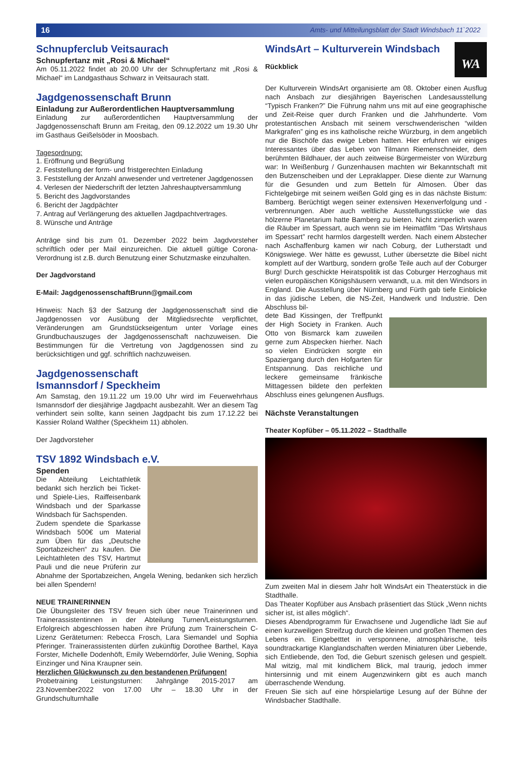16 Amts- und Mitteilungsblatt der Stadt Windsbach 11`2022
Schnupferclub Veitsaurach
Schnupfertanz mit „Rosi & Michael“
Am 05.11.2022 findet ab 20.00 Uhr der Schnupfertanz mit „Rosi & Michael“ im Landgasthaus Schwarz in Veitsaurach statt.
Jagdgenossenschaft Brunn
Einladung zur Außerordentlichen Hauptversammlung
Einladung zur außerordentlichen Hauptversammlung der Jagdgenossenschaft Brunn am Freitag, den 09.12.2022 um 19.30 Uhr im Gasthaus Geißelsöder in Moosbach.
Tagesordnung:
1. Eröffnung und Begrüßung
2. Feststellung der form- und fristgerechten Einladung
3. Feststellung der Anzahl anwesender und vertretener Jagdgenossen
4. Verlesen der Niederschrift der letzten Jahreshauptversammlung
5. Bericht des Jagdvorstandes
6. Bericht der Jagdpächter
7. Antrag auf Verlängerung des aktuellen Jagdpachtvertrages.
8. Wünsche und Anträge
Anträge sind bis zum 01. Dezember 2022 beim Jagdvorsteher schriftlich oder per Mail einzureichen. Die aktuell gültige Corona-Verordnung ist z.B. durch Benutzung einer Schutzmaske einzuhalten.
Der Jagdvorstand
E-Mail: JagdgenossenschaftBrunn@gmail.com
Hinweis: Nach §3 der Satzung der Jagdgenossenschaft sind die Jagdgenossen vor Ausübung der Mitgliedsrechte verpflichtet, Veränderungen am Grundstückseigentum unter Vorlage eines Grundbuchauszuges der Jagdgenossenschaft nachzuweisen. Die Bestimmungen für die Vertretung von Jagdgenossen sind zu berücksichtigen und ggf. schriftlich nachzuweisen.
Jagdgenossenschaft
Ismannsdorf / Speckheim
Am Samstag, den 19.11.22 um 19.00 Uhr wird im Feuerwehrhaus Ismannsdorf der diesjährige Jagdpacht ausbezahlt. Wer an diesem Tag verhindert sein sollte, kann seinen Jagdpacht bis zum 17.12.22 bei Kassier Roland Walther (Speckheim 11) abholen.
Der Jagdvorsteher
TSV 1892 Windsbach e.V.
Spenden
Die Abteilung Leichtathletik bedankt sich herzlich bei Ticket- und Spiele-Lies, Raiffeisenbank Windsbach und der Sparkasse Windsbach für Sachspenden.
Zudem spendete die Sparkasse Windsbach 500€ um Material zum Üben für das „Deutsche Sportabzeichen“ zu kaufen. Die Leichtathleten des TSV, Hartmut Pauli und die neue Prüferin zur Abnahme der Sportabzeichen, Angela Wening, bedanken sich herzlich bei allen Spendern!
NEUE TRAINERINNEN
Die Übungsleiter des TSV freuen sich über neue Trainerinnen und Trainerassistentinnen in der Abteilung Turnen/Leistungsturnen. Erfolgreich abgeschlossen haben ihre Prüfung zum Trainerschein C-Lizenz Geräteturnen: Rebecca Frosch, Lara Siemandel und Sophia Pferinger. Trainerassistenten dürfen zukünftig Dorothee Barthel, Kaya Forster, Michelle Dodenhöft, Emily Weberndörfer, Julie Wening, Sophia Einzinger und Nina Kraupner sein.
Herzlichen Glückwunsch zu den bestandenen Prüfungen!
Probetraining Leistungsturnen: Jahrgänge 2015-2017 am 23.November2022 von 17.00 Uhr – 18.30 Uhr in der Grundschulturnhalle
WA
WindsArt – Kulturverein Windsbach
Rückblick
Der Kulturverein WindsArt organisierte am 08. Oktober einen Ausflug nach Ansbach zur diesjährigen Bayerischen Landesausstellung “Typisch Franken?” Die Führung nahm uns mit auf eine geographische und Zeit-Reise quer durch Franken und die Jahrhunderte. Vom protestantischen Ansbach mit seinem verschwenderischen “wilden Markgrafen” ging es ins katholische reiche Würzburg, in dem angeblich nur die Bischöfe das ewige Leben hatten. Hier erfuhren wir einiges Interessantes über das Leben von Tilmann Riemenschneider, dem berühmten Bildhauer, der auch zeitweise Bürgermeister von Würzburg war: In Weißenburg / Gunzenhausen machten wir Bekanntschaft mit den Butzenscheiben und der Lepraklapper. Diese diente zur Warnung für die Gesunden und zum Betteln für Almosen. Über das Fichtelgebirge mit seinem weißen Gold ging es in das nächste Bistum: Bamberg. Berüchtigt wegen seiner extensiven Hexenverfolgung und -verbrennungen. Aber auch weltliche Ausstellungsstücke wie das hölzerne Planetarium hatte Bamberg zu bieten. Nicht zimperlich waren die Räuber im Spessart, auch wenn sie im Heimatfilm “Das Wirtshaus im Spessart” recht harmlos dargestellt werden. Nach einem Abstecher nach Aschaffenburg kamen wir nach Coburg, der Lutherstadt und Königswiege. Wer hätte es gewusst, Luther übersetzte die Bibel nicht komplett auf der Wartburg, sondern große Teile auch auf der Coburger Burg! Durch geschickte Heiratspolitik ist das Coburger Herzoghaus mit vielen europäischen Königshäusern verwandt, u.a. mit den Windsors in England. Die Ausstellung über Nürnberg und Fürth gab tiefe Einblicke in das jüdische Leben, die NS-Zeit, Handwerk und Industrie. Den Abschluss bil-
dete Bad Kissingen, der Treffpunkt der High Society in Franken. Auch Otto von Bismarck kam zuweilen gerne zum Abspecken hierher. Nach so vielen Eindrücken sorgte ein Spaziergang durch den Hofgarten für Entspannung. Das reichliche und leckere gemeinsame fränkische Mittagessen bildete den perfekten Abschluss eines gelungenen Ausflugs.
Nächste Veranstaltungen
Theater Kopfüber – 05.11.2022 – Stadthalle
Zum zweiten Mal in diesem Jahr holt WindsArt ein Theaterstück in die Stadthalle.
Das Theater Kopfüber aus Ansbach präsentiert das Stück „Wenn nichts sicher ist, ist alles möglich“.
Dieses Abendprogramm für Erwachsene und Jugendliche lädt Sie auf einen kurzweiligen Streifzug durch die kleinen und großen Themen des Lebens ein. Eingebetttet in versponnene, atmosphärische, teils soundtrackartige Klanglandschaften werden Miniaturen über Liebende, sich Entliebende, den Tod, die Geburt szenisch gelesen und gespielt. Mal witzig, mal mit kindlichem Blick, mal traurig, jedoch immer hintersinnig und mit einem Augenzwinkern gibt es auch manch überraschende Wendung.
Freuen Sie sich auf eine hörspielartige Lesung auf der Bühne der Windsbacher Stadthalle.